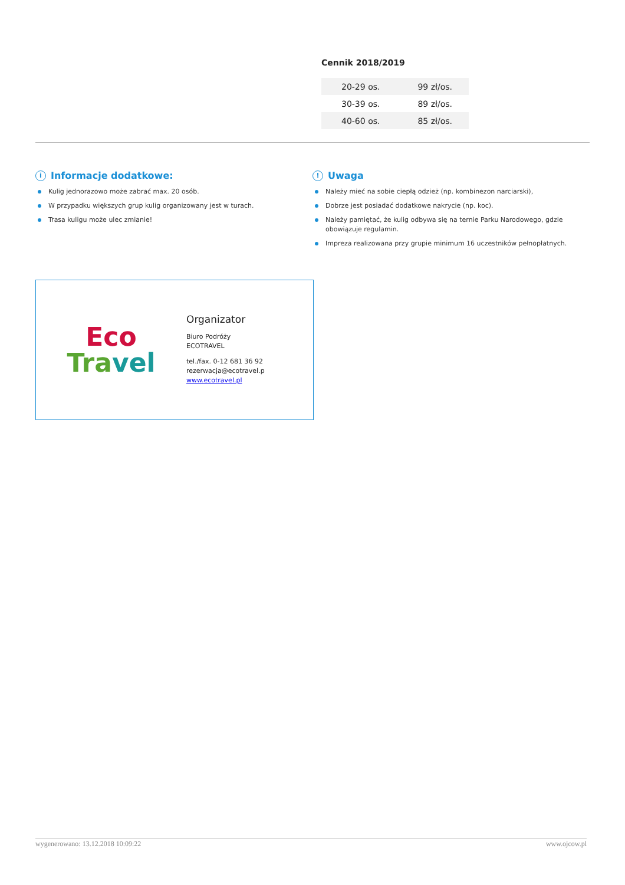Cennik 2018/2019
| 20-29 os. | 99 zł/os. |
| 30-39 os. | 89 zł/os. |
| 40-60 os. | 85 zł/os. |
i Informacje dodatkowe:
Kulig jednorazowo może zabrać max. 20 osób.
W przypadku większych grup kulig organizowany jest w turach.
Trasa kuligu może ulec zmianie!
! Uwaga
Należy mieć na sobie ciepłą odzież (np. kombinezon narciarski),
Dobrze jest posiadać dodatkowe nakrycie (np. koc).
Należy pamiętać, że kulig odbywa się na ternie Parku Narodowego, gdzie obowiązuje regulamin.
Impreza realizowana przy grupie minimum 16 uczestników pełnopłatnych.
Eco
Tra vel
Organizator
Biuro Podróży
ECOTRAVEL
tel./fax. 0-12 681 36 92
rezerwacja@ecotravel.p
www.ecotravel.pl
wygenerowano: 13.12.2018 10:09:22 www.ojcow.pl